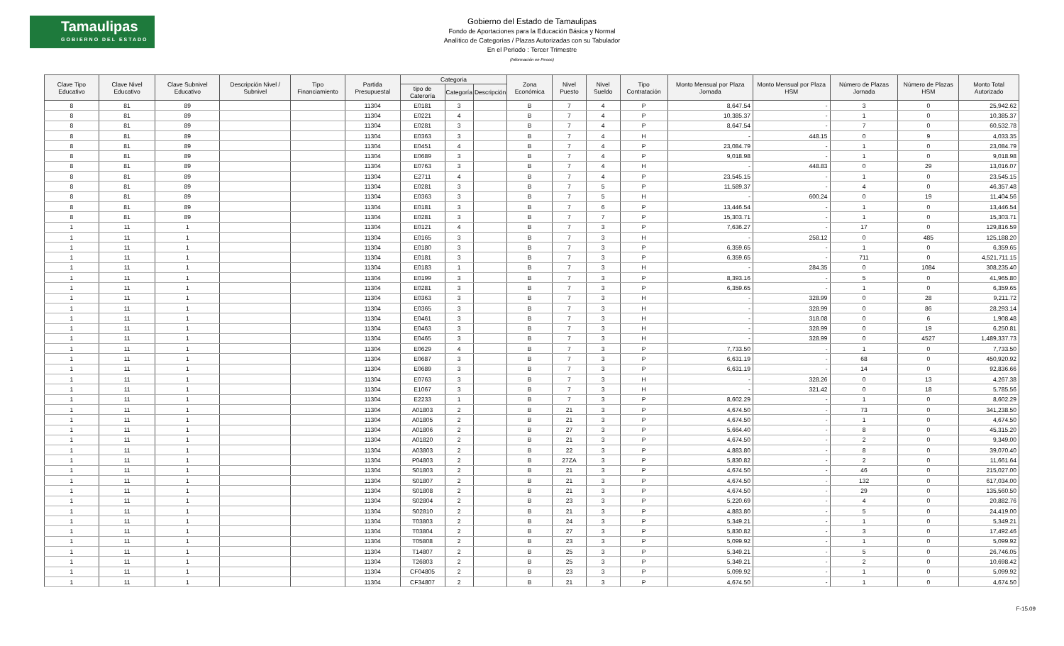Tamaulipas
GOBIERNO DEL ESTADO
Gobierno del Estado de Tamaulipas
Fondo de Aportaciones para la Educación Básica y Normal
Analítico de Categorías / Plazas Autorizadas con su Tabulador
En el Periodo : Tercer Trimestre
(Información en Pesos)
| Clave Tipo Educativo | Clave Nivel Educativo | Clave Subnivel Educativo | Descripción Nivel / Subnivel | Tipo Financiamiento | Partida Presupuestal | Categoria | | | Zona Económica | Nivel Puesto | Nivel Sueldo | Tipo Contratación | Monto Mensual por Plaza Jornada | Monto Mensual por Plaza HSM | Número de Plazas Jornada | Número de Plazas HSM | Monto Total Autorizado |
| --- | --- | --- | --- | --- | --- | --- | --- | --- | --- | --- | --- | --- | --- | --- | --- | --- | --- |
| | | | | | | tipo de Caterоría | Categoría | Descripción | | | | | | | | | |
| 8 | 81 | 89 | | | 11304 | E0181 | 3 | | B | 7 | 4 | P | 8,647.54 | - | 3 | 0 | 25,942.62 |
| 8 | 81 | 89 | | | 11304 | E0221 | 4 | | B | 7 | 4 | P | 10,385.37 | - | 1 | 0 | 10,385.37 |
| 8 | 81 | 89 | | | 11304 | E0281 | 3 | | B | 7 | 4 | P | 8,647.54 | - | 7 | 0 | 60,532.78 |
| 8 | 81 | 89 | | | 11304 | E0363 | 3 | | B | 7 | 4 | H | - | 448.15 | 0 | 9 | 4,033.35 |
| 8 | 81 | 89 | | | 11304 | E0451 | 4 | | B | 7 | 4 | P | 23,084.79 | - | 1 | 0 | 23,084.79 |
| 8 | 81 | 89 | | | 11304 | E0689 | 3 | | B | 7 | 4 | P | 9,018.98 | - | 1 | 0 | 9,018.98 |
| 8 | 81 | 89 | | | 11304 | E0763 | 3 | | B | 7 | 4 | H | - | 448.83 | 0 | 29 | 13,016.07 |
| 8 | 81 | 89 | | | 11304 | E2711 | 4 | | B | 7 | 4 | P | 23,545.15 | - | 1 | 0 | 23,545.15 |
| 8 | 81 | 89 | | | 11304 | E0281 | 3 | | B | 7 | 5 | P | 11,589.37 | - | 4 | 0 | 46,357.48 |
| 8 | 81 | 89 | | | 11304 | E0363 | 3 | | B | 7 | 5 | H | - | 600.24 | 0 | 19 | 11,404.56 |
| 8 | 81 | 89 | | | 11304 | E0181 | 3 | | B | 7 | 6 | P | 13,446.54 | - | 1 | 0 | 13,446.54 |
| 8 | 81 | 89 | | | 11304 | E0281 | 3 | | B | 7 | 7 | P | 15,303.71 | - | 1 | 0 | 15,303.71 |
| 1 | 11 | 1 | | | 11304 | E0121 | 4 | | B | 7 | 3 | P | 7,636.27 | - | 17 | 0 | 129,816.59 |
| 1 | 11 | 1 | | | 11304 | E0165 | 3 | | B | 7 | 3 | H | - | 258.12 | 0 | 485 | 125,188.20 |
| 1 | 11 | 1 | | | 11304 | E0180 | 3 | | B | 7 | 3 | P | 6,359.65 | - | 1 | 0 | 6,359.65 |
| 1 | 11 | 1 | | | 11304 | E0181 | 3 | | B | 7 | 3 | P | 6,359.65 | - | 711 | 0 | 4,521,711.15 |
| 1 | 11 | 1 | | | 11304 | E0183 | 1 | | B | 7 | 3 | H | - | 284.35 | 0 | 1084 | 308,235.40 |
| 1 | 11 | 1 | | | 11304 | E0199 | 3 | | B | 7 | 3 | P | 8,393.16 | - | 5 | 0 | 41,965.80 |
| 1 | 11 | 1 | | | 11304 | E0281 | 3 | | B | 7 | 3 | P | 6,359.65 | - | 1 | 0 | 6,359.65 |
| 1 | 11 | 1 | | | 11304 | E0363 | 3 | | B | 7 | 3 | H | - | 328.99 | 0 | 28 | 9,211.72 |
| 1 | 11 | 1 | | | 11304 | E0365 | 3 | | B | 7 | 3 | H | - | 328.99 | 0 | 86 | 28,293.14 |
| 1 | 11 | 1 | | | 11304 | E0461 | 3 | | B | 7 | 3 | H | - | 318.08 | 0 | 6 | 1,908.48 |
| 1 | 11 | 1 | | | 11304 | E0463 | 3 | | B | 7 | 3 | H | - | 328.99 | 0 | 19 | 6,250.81 |
| 1 | 11 | 1 | | | 11304 | E0465 | 3 | | B | 7 | 3 | H | - | 328.99 | 0 | 4527 | 1,489,337.73 |
| 1 | 11 | 1 | | | 11304 | E0629 | 4 | | B | 7 | 3 | P | 7,733.50 | - | 1 | 0 | 7,733.50 |
| 1 | 11 | 1 | | | 11304 | E0687 | 3 | | B | 7 | 3 | P | 6,631.19 | - | 68 | 0 | 450,920.92 |
| 1 | 11 | 1 | | | 11304 | E0689 | 3 | | B | 7 | 3 | P | 6,631.19 | - | 14 | 0 | 92,836.66 |
| 1 | 11 | 1 | | | 11304 | E0763 | 3 | | B | 7 | 3 | H | - | 328.26 | 0 | 13 | 4,267.38 |
| 1 | 11 | 1 | | | 11304 | E1067 | 3 | | B | 7 | 3 | H | - | 321.42 | 0 | 18 | 5,785.56 |
| 1 | 11 | 1 | | | 11304 | E2233 | 1 | | B | 7 | 3 | P | 8,602.29 | - | 1 | 0 | 8,602.29 |
| 1 | 11 | 1 | | | 11304 | A01803 | 2 | | B | 21 | 3 | P | 4,674.50 | - | 73 | 0 | 341,238.50 |
| 1 | 11 | 1 | | | 11304 | A01805 | 2 | | B | 21 | 3 | P | 4,674.50 | - | 1 | 0 | 4,674.50 |
| 1 | 11 | 1 | | | 11304 | A01806 | 2 | | B | 27 | 3 | P | 5,664.40 | - | 8 | 0 | 45,315.20 |
| 1 | 11 | 1 | | | 11304 | A01820 | 2 | | B | 21 | 3 | P | 4,674.50 | - | 2 | 0 | 9,349.00 |
| 1 | 11 | 1 | | | 11304 | A03803 | 2 | | B | 22 | 3 | P | 4,883.80 | - | 8 | 0 | 39,070.40 |
| 1 | 11 | 1 | | | 11304 | P04803 | 2 | | B | 27ZA | 3 | P | 5,830.82 | - | 2 | 0 | 11,661.64 |
| 1 | 11 | 1 | | | 11304 | S01803 | 2 | | B | 21 | 3 | P | 4,674.50 | - | 46 | 0 | 215,027.00 |
| 1 | 11 | 1 | | | 11304 | S01807 | 2 | | B | 21 | 3 | P | 4,674.50 | - | 132 | 0 | 617,034.00 |
| 1 | 11 | 1 | | | 11304 | S01808 | 2 | | B | 21 | 3 | P | 4,674.50 | - | 29 | 0 | 135,560.50 |
| 1 | 11 | 1 | | | 11304 | S02804 | 2 | | B | 23 | 3 | P | 5,220.69 | - | 4 | 0 | 20,882.76 |
| 1 | 11 | 1 | | | 11304 | S02810 | 2 | | B | 21 | 3 | P | 4,883.80 | - | 5 | 0 | 24,419.00 |
| 1 | 11 | 1 | | | 11304 | T03803 | 2 | | B | 24 | 3 | P | 5,349.21 | - | 1 | 0 | 5,349.21 |
| 1 | 11 | 1 | | | 11304 | T03804 | 2 | | B | 27 | 3 | P | 5,830.82 | - | 3 | 0 | 17,492.46 |
| 1 | 11 | 1 | | | 11304 | T05808 | 2 | | B | 23 | 3 | P | 5,099.92 | - | 1 | 0 | 5,099.92 |
| 1 | 11 | 1 | | | 11304 | T14807 | 2 | | B | 25 | 3 | P | 5,349.21 | - | 5 | 0 | 26,746.05 |
| 1 | 11 | 1 | | | 11304 | T26803 | 2 | | B | 25 | 3 | P | 5,349.21 | - | 2 | 0 | 10,698.42 |
| 1 | 11 | 1 | | | 11304 | CF04805 | 2 | | B | 23 | 3 | P | 5,099.92 | - | 1 | 0 | 5,099.92 |
| 1 | 11 | 1 | | | 11304 | CF34807 | 2 | | B | 21 | 3 | P | 4,674.50 | - | 1 | 0 | 4,674.50 |
F-15.09